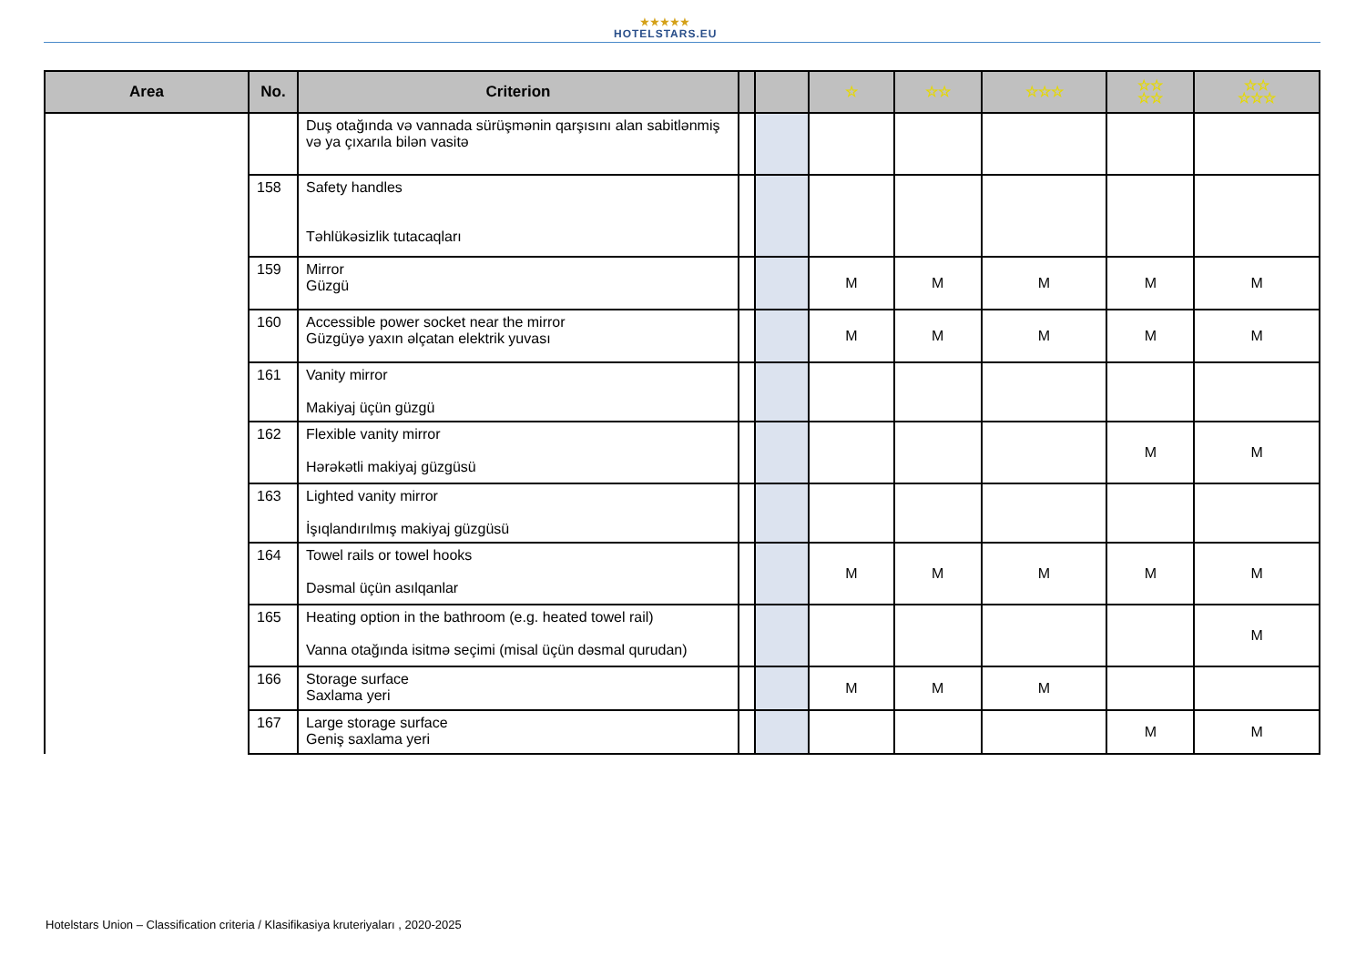★★★★★
HOTELSTARS.EU
| Area | No. | Criterion | | | ☆ | ☆☆ | ☆☆☆ | ☆☆ ☆☆ | ☆☆ ☆☆☆ |
| --- | --- | --- | --- | --- | --- | --- | --- | --- | --- |
| | | Duş otağında və vannada sürüşmənin qarşısını alan sabitlənmiş və ya çıxarıla bilən vasitə | | | | | | | |
| | 158 | Safety handles Təhlükəsizlik tutacaqları | | | | | | | |
| | 159 | Mirror Güzgü | | | M | M | M | M | M |
| | 160 | Accessible power socket near the mirror Güzgüyə yaxın əlçatan elektrik yuvası | | | M | M | M | M | M |
| | 161 | Vanity mirror Makiyaj üçün güzgü | | | | | | | |
| | 162 | Flexible vanity mirror Hərəkətli makiyaj güzgüsü | | | | | | M | M |
| | 163 | Lighted vanity mirror İşıqlandırılmış makiyaj güzgüsü | | | | | | | |
| | 164 | Towel rails or towel hooks Dəsmal üçün asılqanlar | | | M | M | M | M | M |
| | 165 | Heating option in the bathroom (e.g. heated towel rail) Vanna otağında isitmə seçimi (misal üçün dəsmal qurudan) | | | | | | | M |
| | 166 | Storage surface Saxlama yeri | | | M | M | M | | |
| | 167 | Large storage surface Geniş saxlama yeri | | | | | | M | M |
Hotelstars Union – Classification criteria / Klasifikasiya kruteriyaları , 2020-2025